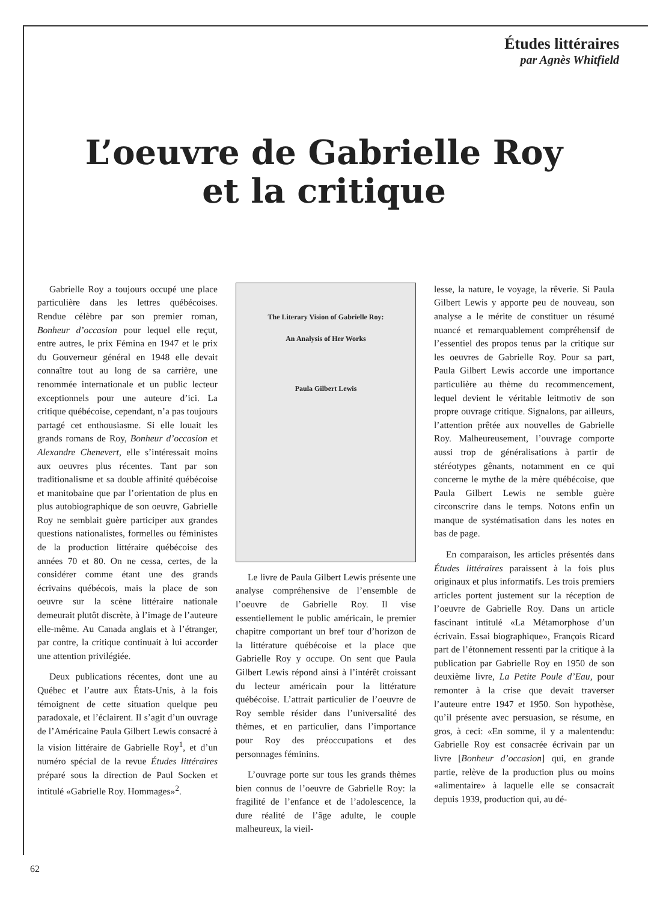Études littéraires
par Agnès Whitfield
L’oeuvre de Gabrielle Roy
et la critique
Gabrielle Roy a toujours occupé une place particulière dans les lettres québécoises. Rendue célèbre par son premier roman, Bonheur d’occasion pour lequel elle reçut, entre autres, le prix Fémina en 1947 et le prix du Gouverneur général en 1948 elle devait connaître tout au long de sa carrière, une renommée internationale et un public lecteur exceptionnels pour une auteure d’ici. La critique québécoise, cependant, n’a pas toujours partagé cet enthousiasme. Si elle louait les grands romans de Roy, Bonheur d’occasion et Alexandre Chenevert, elle s’intéressait moins aux oeuvres plus récentes. Tant par son traditionalisme et sa double affinité québécoise et manitobaine que par l’orientation de plus en plus autobiographique de son oeuvre, Gabrielle Roy ne semblait guère participer aux grandes questions nationalistes, formelles ou féministes de la production littéraire québécoise des années 70 et 80. On ne cessa, certes, de la considérer comme étant une des grands écrivains québécois, mais la place de son oeuvre sur la scène littéraire nationale demeurait plutôt discrète, à l’image de l’auteure elle-même. Au Canada anglais et à l’étranger, par contre, la critique continuait à lui accorder une attention privilégiée.
Deux publications récentes, dont une au Québec et l’autre aux États-Unis, à la fois témoignent de cette situation quelque peu paradoxale, et l’éclairent. Il s’agit d’un ouvrage de l’Américaine Paula Gilbert Lewis consacré à la vision littéraire de Gabrielle Roy<sup>1</sup>, et d’un numéro spécial de la revue Études littéraires préparé sous la direction de Paul Socken et intitulé «Gabrielle Roy. Hommages»<sup>2</sup>.
The Literary Vision of Gabrielle Roy:
An Analysis of Her Works
Paula Gilbert Lewis
Le livre de Paula Gilbert Lewis présente une analyse compréhensive de l’ensemble de l’oeuvre de Gabrielle Roy. Il vise essentiellement le public américain, le premier chapitre comportant un bref tour d’horizon de la littérature québécoise et la place que Gabrielle Roy y occupe. On sent que Paula Gilbert Lewis répond ainsi à l’intérêt croissant du lecteur américain pour la littérature québécoise. L’attrait particulier de l’oeuvre de Roy semble résider dans l’universalité des thèmes, et en particulier, dans l’importance pour Roy des préoccupations et des personnages féminins.
L’ouvrage porte sur tous les grands thèmes bien connus de l’oeuvre de Gabrielle Roy: la fragilité de l’enfance et de l’adolescence, la dure réalité de l’âge adulte, le couple malheureux, la vieil-
lesse, la nature, le voyage, la rêverie. Si Paula Gilbert Lewis y apporte peu de nouveau, son analyse a le mérite de constituer un résumé nuancé et remarquablement compréhensif de l’essentiel des propos tenus par la critique sur les oeuvres de Gabrielle Roy. Pour sa part, Paula Gilbert Lewis accorde une importance particulière au thème du recommencement, lequel devient le véritable leitmotiv de son propre ouvrage critique. Signalons, par ailleurs, l’attention prêtée aux nouvelles de Gabrielle Roy. Malheureusement, l’ouvrage comporte aussi trop de généralisations à partir de stéréotypes gênants, notamment en ce qui concerne le mythe de la mère québécoise, que Paula Gilbert Lewis ne semble guère circonscrire dans le temps. Notons enfin un manque de systématisation dans les notes en bas de page.
En comparaison, les articles présentés dans Études littéraires paraissent à la fois plus originaux et plus informatifs. Les trois premiers articles portent justement sur la réception de l’oeuvre de Gabrielle Roy. Dans un article fascinant intitulé «La Métamorphose d’un écrivain. Essai biographique», François Ricard part de l’étonnement ressenti par la critique à la publication par Gabrielle Roy en 1950 de son deuxième livre, La Petite Poule d’Eau, pour remonter à la crise que devait traverser l’auteure entre 1947 et 1950. Son hypothèse, qu’il présente avec persuasion, se résume, en gros, à ceci: «En somme, il y a malentendu: Gabrielle Roy est consacrée écrivain par un livre [Bonheur d’occasion] qui, en grande partie, relève de la production plus ou moins «alimentaire» à laquelle elle se consacrait depuis 1939, production qui, au dé-
62